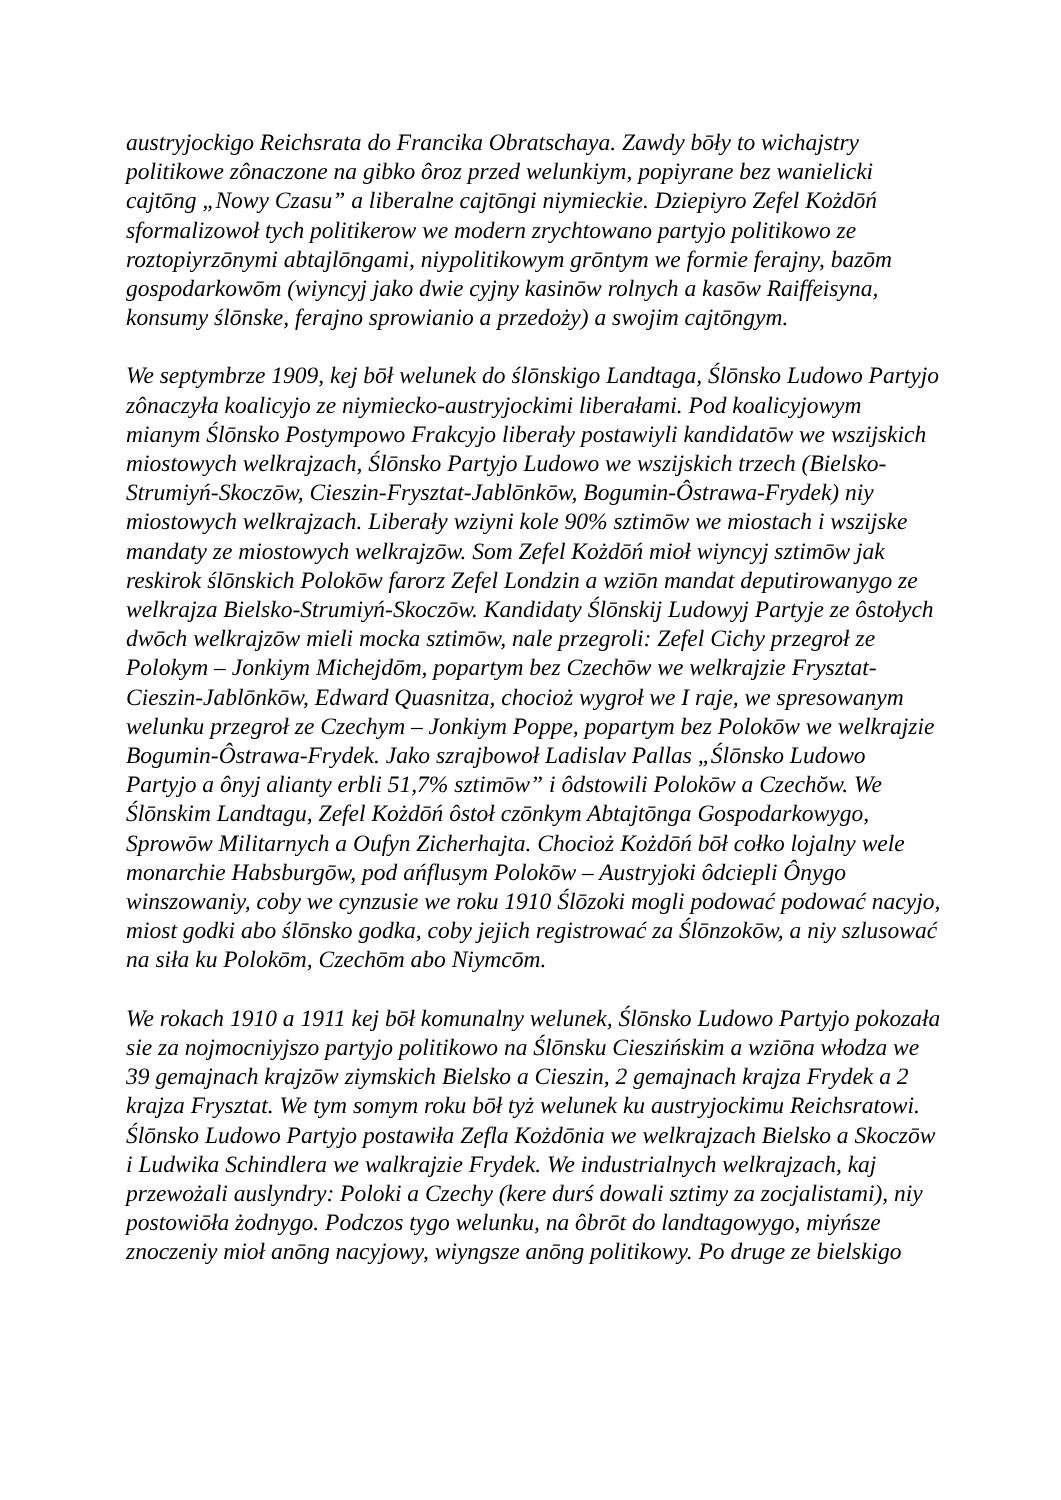austryjockigo Reichsrata do Francika Obratschaya. Zawdy bōły to wichajstry politikowe zônaczone na gibko ôroz przed welunkiym, popiyrane bez wanielicki cajtōng „Nowy Czasu” a liberalne cajtōngi niymieckie. Dziepiyro Zefel Kożdōń sformalizowoł tych politikerow we modern zrychtowano partyjo politikowo ze roztopiyrzōnymi abtajlōngami, niypolitikowym grōntym we formie ferajny, bazōm gospodarkowōm (wiyncyj jako dwie cyjny kasinōw rolnych a kasōw Raiffeisyna, konsumy ślōnske, ferajno sprowianio a przedoży) a swojim cajtōngym.
We septymbrze 1909, kej bōł welunek do ślōnskigo Landtaga, Ślōnsko Ludowo Partyjo zônaczyła koalicyjo ze niymiecko-austryjockimi liberałami. Pod koalicyjowym mianym Ślōnsko Postympowo Frakcyjo liberały postawiyli kandidatōw we wszijskich miostowych welkrajzach, Ślōnsko Partyjo Ludowo we wszijskich trzech (Bielsko-Strumiyń-Skoczōw, Cieszin-Frysztat-Jablōnkōw, Bogumin-Ôstrawa-Frydek) niy miostowych welkrajzach. Liberały wziyni kole 90% sztimōw we miostach i wszijske mandaty ze miostowych welkrajzōw. Som Zefel Kożdōń mioł wiyncyj sztimōw jak reskirok ślōnskich Polokōw farorz Zefel Londzin a wziōn mandat deputirowanygo ze welkrajza Bielsko-Strumiyń-Skoczōw. Kandidaty Ślōnskij Ludowyj Partyje ze ôstołych dwōch welkrajzōw mieli mocka sztimōw, nale przegroli: Zefel Cichy przegroł ze Polokym – Jonkiym Michejdōm, popartym bez Czechōw we welkrajzie Frysztat-Cieszin-Jablōnkōw, Edward Quasnitza, chocioż wygroł we I raje, we spresowanym welunku przegroł ze Czechym – Jonkiym Poppe, popartym bez Polokōw we welkrajzie Bogumin-Ôstrawa-Frydek. Jako szrajbowoł Ladislav Pallas „Ślōnsko Ludowo Partyjo a ônyj alianty erbli 51,7% sztimōw” i ôdstowili Polokōw a Czechŏw. We Ślōnskim Landtagu, Zefel Kożdōń ôstoł czōnkym Abtajtōnga Gospodarkowygo, Sprowōw Militarnych a Oufyn Zicherhajta. Chocioż Kożdōń bōł cołko lojalny wele monarchie Habsburgōw, pod ańflusym Polokōw – Austryjoki ôdciepli Ônygo winszowaniy, coby we cynzusie we roku 1910 Ślōzoki mogli podować podować nacyjo, miost godki abo ślōnsko godka, coby jejich registrować za Ślōnzokōw, a niy szlusować na siła ku Polokōm, Czechōm abo Niymcōm.
We rokach 1910 a 1911 kej bōł komunalny welunek, Ślōnsko Ludowo Partyjo pokozała sie za nojmocniyjszo partyjo politikowo na Ślōnsku Cieszińskim a wziōna włodza we 39 gemajnach krajzōw ziymskich Bielsko a Cieszin, 2 gemajnach krajza Frydek a 2 krajza Frysztat. We tym somym roku bōł tyż welunek ku austryjockimu Reichsratowi. Ślōnsko Ludowo Partyjo postawiła Zefla Kożdōnia we welkrajzach Bielsko a Skoczōw i Ludwika Schindlera we walkrajzie Frydek. We industrialnych welkrajzach, kaj przewożali auslyndry: Poloki a Czechy (kere durś dowali sztimy za zocjalistami), niy postowiōła żodnygo. Podczos tygo welunku, na ôbrōt do landtagowygo, miyńsze znoczeniy mioł anōng nacyjowy, wiyngsze anōng politikowy. Po druge ze bielskigo